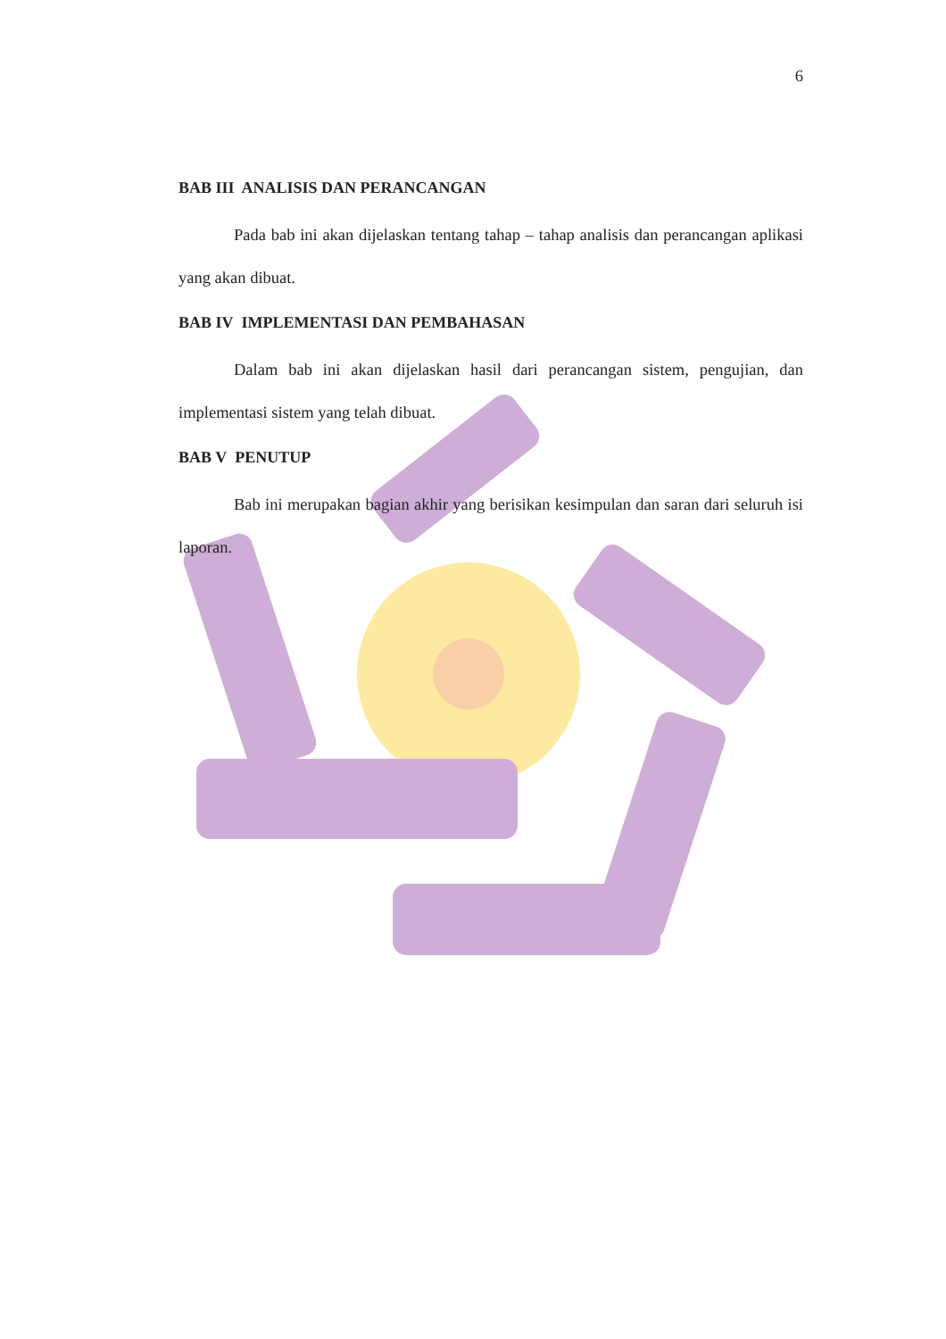6
BAB III ANALISIS DAN PERANCANGAN
Pada bab ini akan dijelaskan tentang tahap – tahap analisis dan perancangan aplikasi yang akan dibuat.
BAB IV IMPLEMENTASI DAN PEMBAHASAN
Dalam bab ini akan dijelaskan hasil dari perancangan sistem, pengujian, dan implementasi sistem yang telah dibuat.
BAB V PENUTUP
Bab ini merupakan bagian akhir yang berisikan kesimpulan dan saran dari seluruh isi laporan.